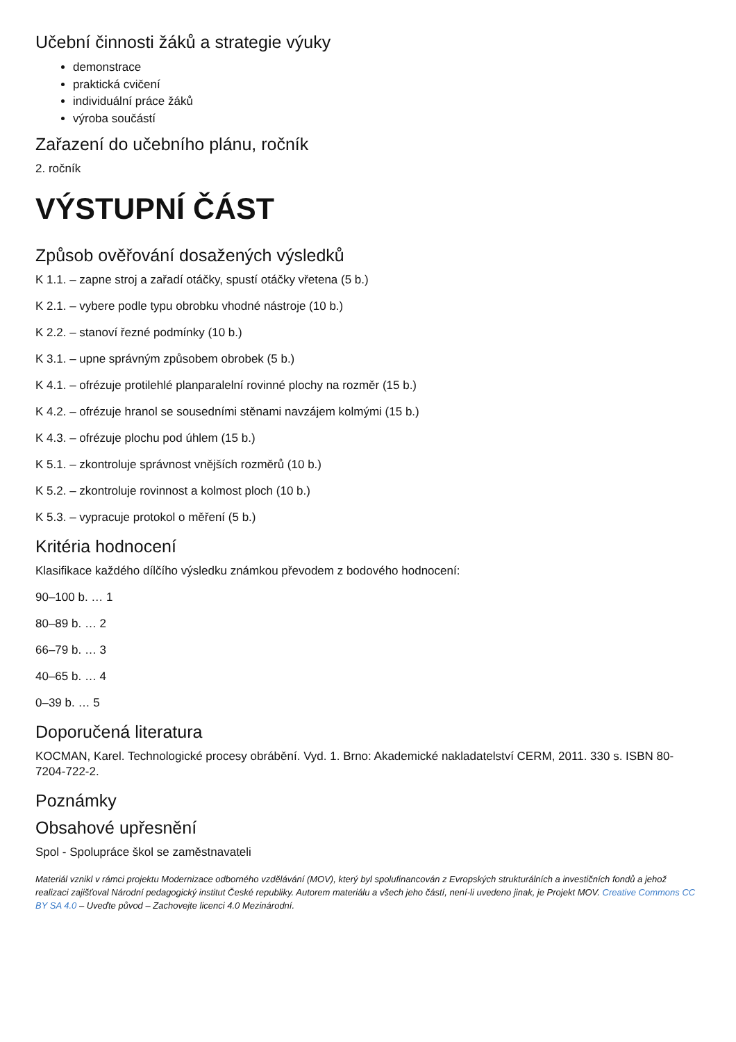Učební činnosti žáků a strategie výuky
demonstrace
praktická cvičení
individuální práce žáků
výroba součástí
Zařazení do učebního plánu, ročník
2. ročník
VÝSTUPNÍ ČÁST
Způsob ověřování dosažených výsledků
K 1.1. – zapne stroj a zařadí otáčky, spustí otáčky vřetena (5 b.)
K 2.1. – vybere podle typu obrobku vhodné nástroje (10 b.)
K 2.2. – stanoví řezné podmínky (10 b.)
K 3.1. – upne správným způsobem obrobek (5 b.)
K 4.1. – ofrézuje protilehlé planparalelní rovinné plochy na rozměr (15 b.)
K 4.2. – ofrézuje hranol se sousedními stěnami navzájem kolmými (15 b.)
K 4.3. – ofrézuje plochu pod úhlem (15 b.)
K 5.1. – zkontroluje správnost vnějších rozměrů (10 b.)
K 5.2. – zkontroluje rovinnost a kolmost ploch (10 b.)
K 5.3. – vypracuje protokol o měření (5 b.)
Kritéria hodnocení
Klasifikace každého dílčího výsledku známkou převodem z bodového hodnocení:
90–100 b. … 1
80–89 b. … 2
66–79 b. … 3
40–65 b. … 4
0–39 b. … 5
Doporučená literatura
KOCMAN, Karel. Technologické procesy obrábění. Vyd. 1. Brno: Akademické nakladatelství CERM, 2011. 330 s. ISBN 80-7204-722-2.
Poznámky
Obsahové upřesnění
Spol - Spolupráce škol se zaměstnavateli
Materiál vznikl v rámci projektu Modernizace odborného vzdělávání (MOV), který byl spolufinancován z Evropských strukturálních a investičních fondů a jehož realizaci zajišťoval Národní pedagogický institut České republiky. Autorem materiálu a všech jeho částí, není-li uvedeno jinak, je Projekt MOV. Creative Commons CC BY SA 4.0 – Uveďte původ – Zachovejte licenci 4.0 Mezinárodní.